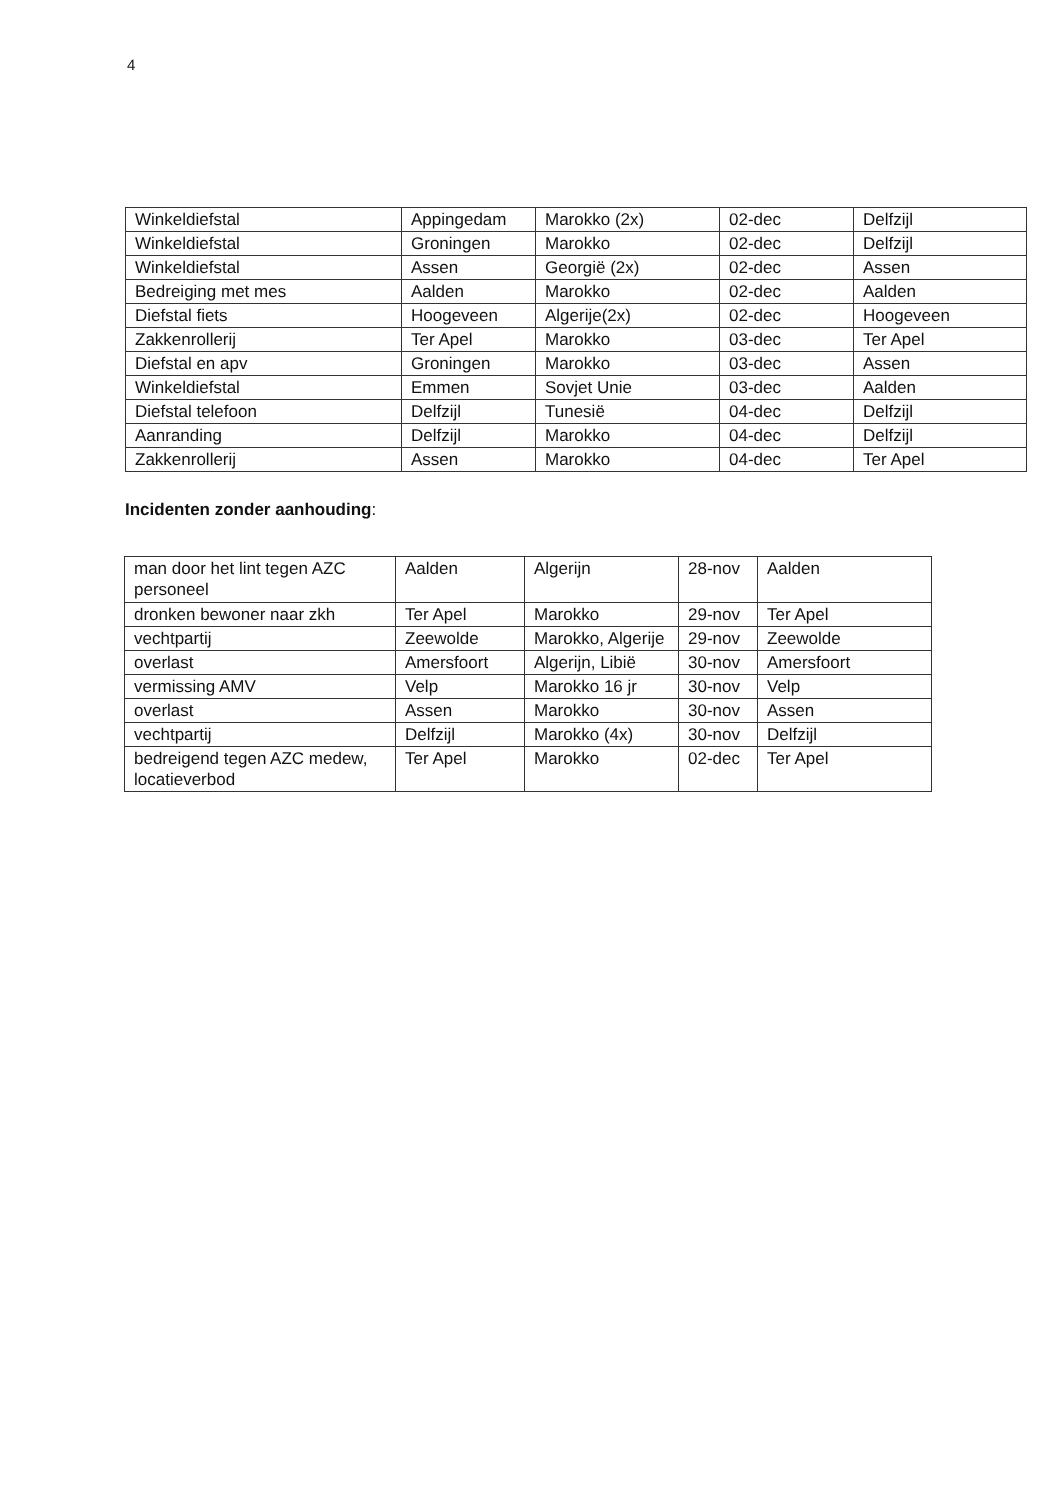4
| Winkeldiefstal | Appingedam | Marokko (2x) | 02-dec | Delfzijl |
| Winkeldiefstal | Groningen | Marokko | 02-dec | Delfzijl |
| Winkeldiefstal | Assen | Georgië (2x) | 02-dec | Assen |
| Bedreiging met mes | Aalden | Marokko | 02-dec | Aalden |
| Diefstal fiets | Hoogeveen | Algerije(2x) | 02-dec | Hoogeveen |
| Zakkenrollerij | Ter Apel | Marokko | 03-dec | Ter Apel |
| Diefstal en apv | Groningen | Marokko | 03-dec | Assen |
| Winkeldiefstal | Emmen | Sovjet Unie | 03-dec | Aalden |
| Diefstal telefoon | Delfzijl | Tunesië | 04-dec | Delfzijl |
| Aanranding | Delfzijl | Marokko | 04-dec | Delfzijl |
| Zakkenrollerij | Assen | Marokko | 04-dec | Ter Apel |
Incidenten zonder aanhouding:
| man door het lint tegen AZC personeel | Aalden | Algerijn | 28-nov | Aalden |
| dronken bewoner naar zkh | Ter Apel | Marokko | 29-nov | Ter Apel |
| vechtpartij | Zeewolde | Marokko, Algerije | 29-nov | Zeewolde |
| overlast | Amersfoort | Algerijn, Libië | 30-nov | Amersfoort |
| vermissing AMV | Velp | Marokko 16 jr | 30-nov | Velp |
| overlast | Assen | Marokko | 30-nov | Assen |
| vechtpartij | Delfzijl | Marokko (4x) | 30-nov | Delfzijl |
| bedreigend tegen AZC medew, locatieverbod | Ter Apel | Marokko | 02-dec | Ter Apel |